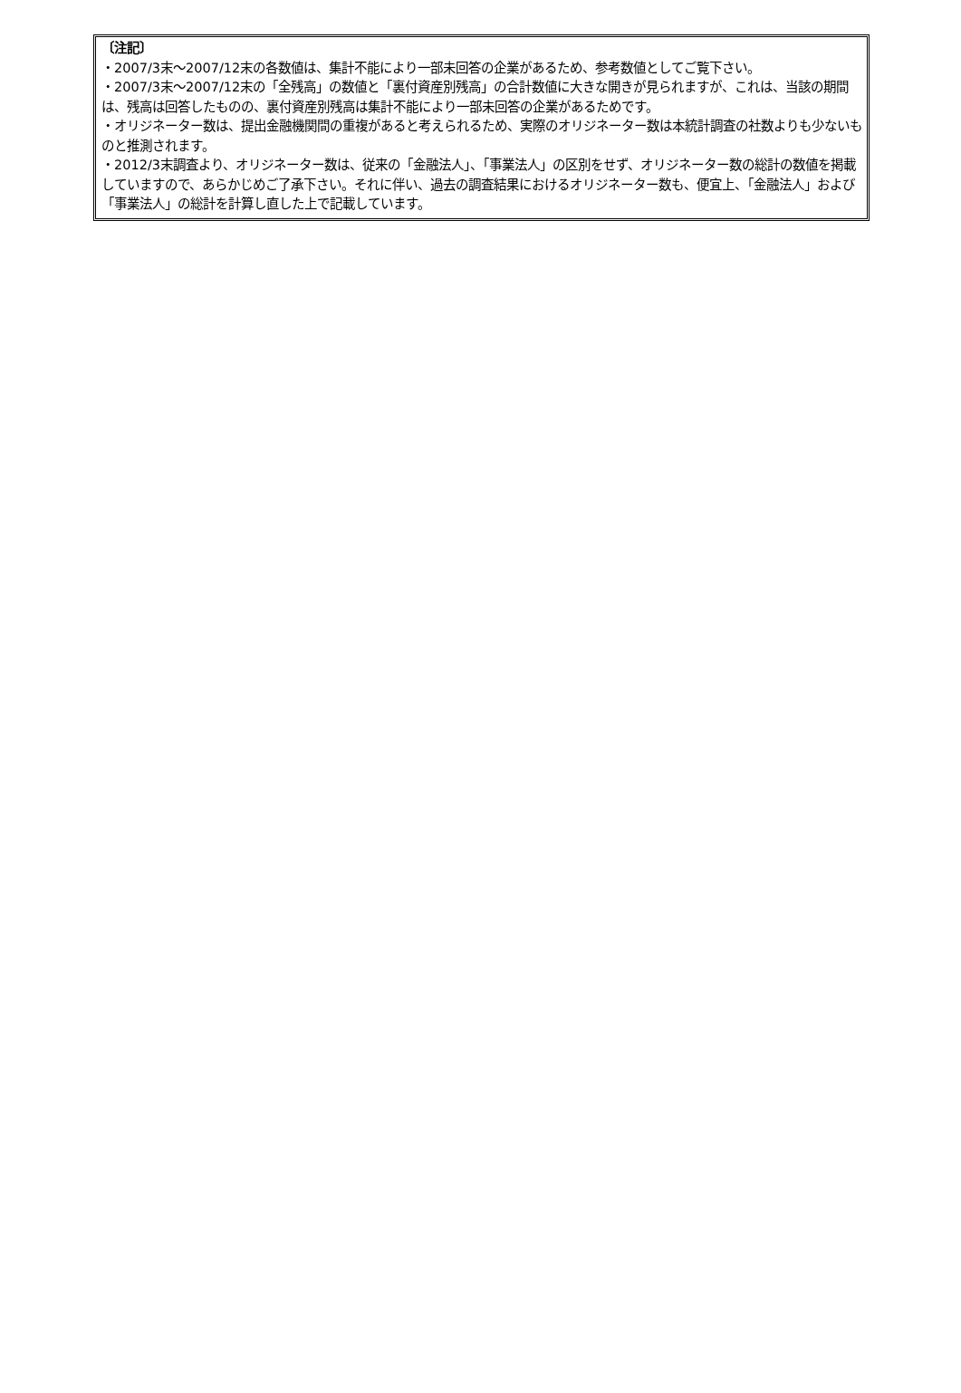〔注記〕
・2007/3末～2007/12末の各数値は、集計不能により一部未回答の企業があるため、参考数値としてご覧下さい。
・2007/3末～2007/12末の「全残高」の数値と「裏付資産別残高」の合計数値に大きな開きが見られますが、これは、当該の期間は、残高は回答したものの、裏付資産別残高は集計不能により一部未回答の企業があるためです。
・オリジネーター数は、提出金融機関間の重複があると考えられるため、実際のオリジネーター数は本統計調査の社数よりも少ないものと推測されます。
・2012/3末調査より、オリジネーター数は、従来の「金融法人」、「事業法人」の区別をせず、オリジネーター数の総計の数値を掲載していますので、あらかじめご了承下さい。それに伴い、過去の調査結果におけるオリジネーター数も、便宜上、「金融法人」および「事業法人」の総計を計算し直した上で記載しています。